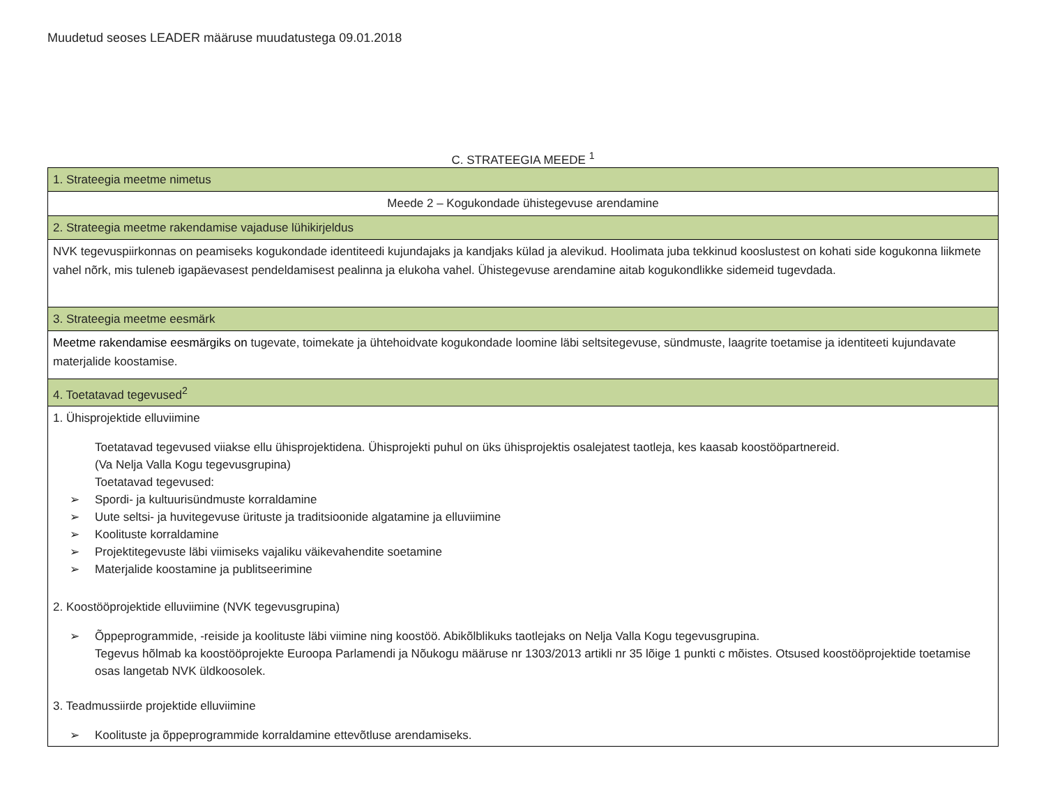Muudetud seoses LEADER määruse muudatustega 09.01.2018
C. STRATEEGIA MEEDE <sup>1</sup>
| 1. Strateegia meetme nimetus |
| Meede 2 – Kogukondade ühistegevuse arendamine |
| 2. Strateegia meetme rakendamise vajaduse lühikirjeldus |
| NVK tegevuspiirkonnas on peamiseks kogukondade identiteedi kujundajaks ja kandjaks külad ja alevikud. Hoolimata juba tekkinud kooslustest on kohati side kogukonna liikmete vahel nõrk, mis tuleneb igapäevasest pendeldamisest pealinna ja elukoha vahel. Ühistegevuse arendamine aitab kogukondlikke sidemeid tugevdada. |
| 3. Strateegia meetme eesmärk |
| Meetme rakendamise eesmärgiks on tugevate, toimekate ja ühtehoidvate kogukondade loomine läbi seltsitegevuse, sündmuste, laagrite toetamise ja identiteeti kujundavate materjalide koostamise. |
| 4. Toetatavad tegevused<sup>2</sup> |
| 1. Ühisprojektide elluviimine Toetatavad tegevused viiakse ellu ühisprojektidena. Ühisprojekti puhul on üks ühisprojektis osalejatest taotleja, kes kaasab koostööpartnereid. (Va Nelja Valla Kogu tegevusgrupina) Toetatavad tegevused: ➢ Spordi- ja kultuurisündmuste korraldamine ➢ Uute seltsi- ja huvitegevuse ürituste ja traditsioonide algatamine ja elluviimine ➢ Koolituste korraldamine ➢ Projektitegevuste läbi viimiseks vajaliku väikevahendite soetamine ➢ Materjalide koostamine ja publitseerimine 2. Koostööprojektide elluviimine (NVK tegevusgrupina) ➢ Õppeprogrammide, -reiside ja koolituste läbi viimine ning koostöö. Abikõlblikuks taotlejaks on Nelja Valla Kogu tegevusgrupina. Tegevus hõlmab ka koostööprojekte Euroopa Parlamendi ja Nõukogu määruse nr 1303/2013 artikli nr 35 lõige 1 punkti c mõistes. Otsused koostööprojektide toetamise osas langetab NVK üldkoosolek. 3. Teadmussiirde projektide elluviimine ➢ Koolituste ja õppeprogrammide korraldamine ettevõtluse arendamiseks. |